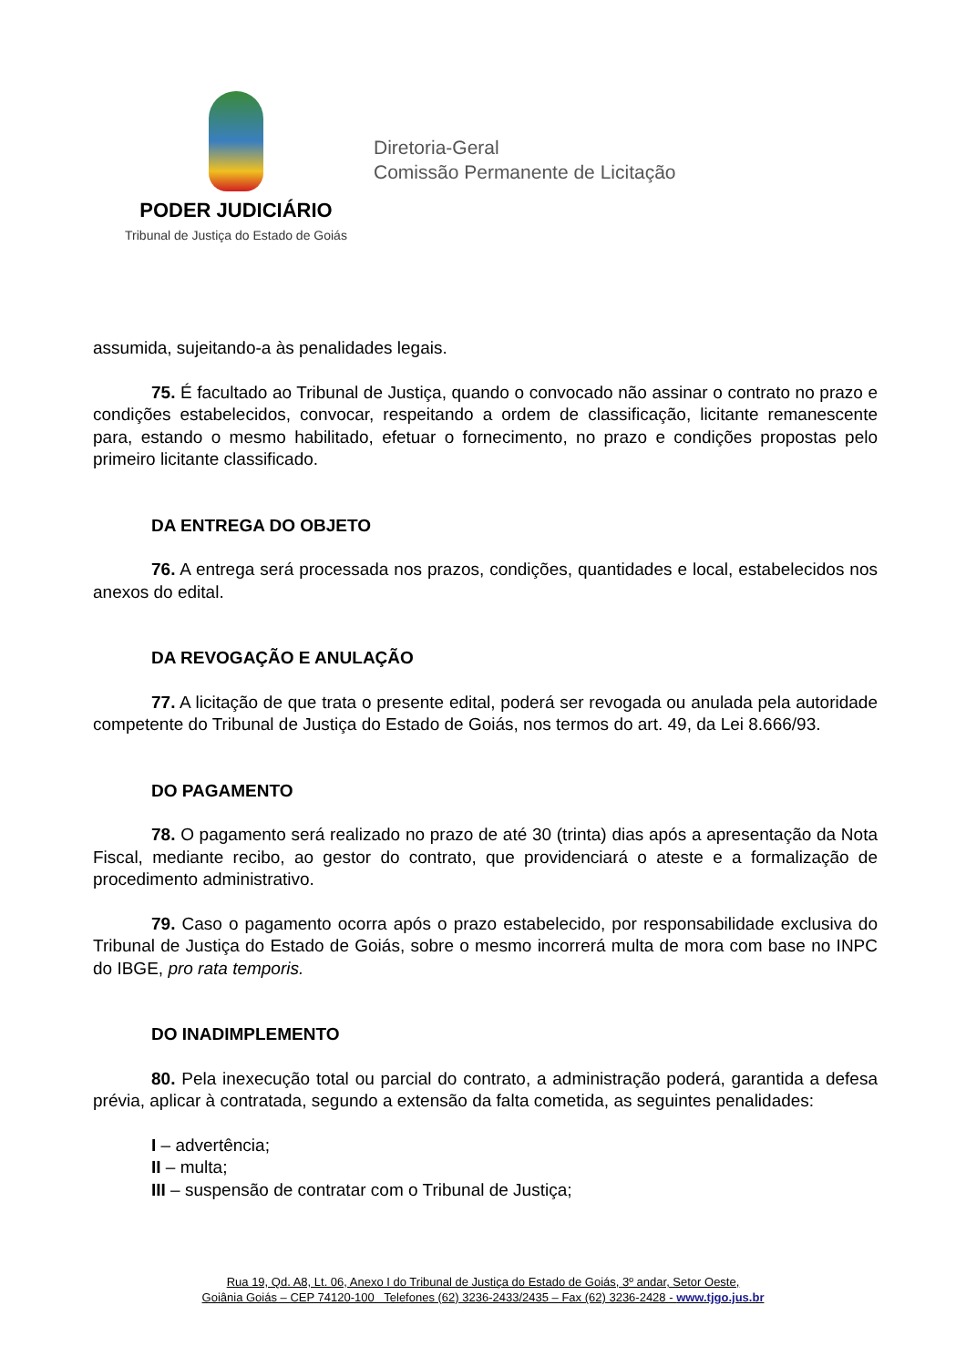PODER JUDICIÁRIO
Tribunal de Justiça do Estado de Goiás
Diretoria-Geral
Comissão Permanente de Licitação
assumida, sujeitando-a às penalidades legais.
75. É facultado ao Tribunal de Justiça, quando o convocado não assinar o contrato no prazo e condições estabelecidos, convocar, respeitando a ordem de classificação, licitante remanescente para, estando o mesmo habilitado, efetuar o fornecimento, no prazo e condições propostas pelo primeiro licitante classificado.
DA ENTREGA DO OBJETO
76. A entrega será processada nos prazos, condições, quantidades e local, estabelecidos nos anexos do edital.
DA REVOGAÇÃO E ANULAÇÃO
77. A licitação de que trata o presente edital, poderá ser revogada ou anulada pela autoridade competente do Tribunal de Justiça do Estado de Goiás, nos termos do art. 49, da Lei 8.666/93.
DO PAGAMENTO
78. O pagamento será realizado no prazo de até 30 (trinta) dias após a apresentação da Nota Fiscal, mediante recibo, ao gestor do contrato, que providenciará o ateste e a formalização de procedimento administrativo.
79. Caso o pagamento ocorra após o prazo estabelecido, por responsabilidade exclusiva do Tribunal de Justiça do Estado de Goiás, sobre o mesmo incorrerá multa de mora com base no INPC do IBGE, pro rata temporis.
DO INADIMPLEMENTO
80. Pela inexecução total ou parcial do contrato, a administração poderá, garantida a defesa prévia, aplicar à contratada, segundo a extensão da falta cometida, as seguintes penalidades:
I – advertência;
II – multa;
III – suspensão de contratar com o Tribunal de Justiça;
Rua 19, Qd. A8, Lt. 06, Anexo I do Tribunal de Justiça do Estado de Goiás, 3º andar, Setor Oeste,
Goiânia Goiás – CEP 74120-100 Telefones (62) 3236-2433/2435 – Fax (62) 3236-2428 - www.tjgo.jus.br